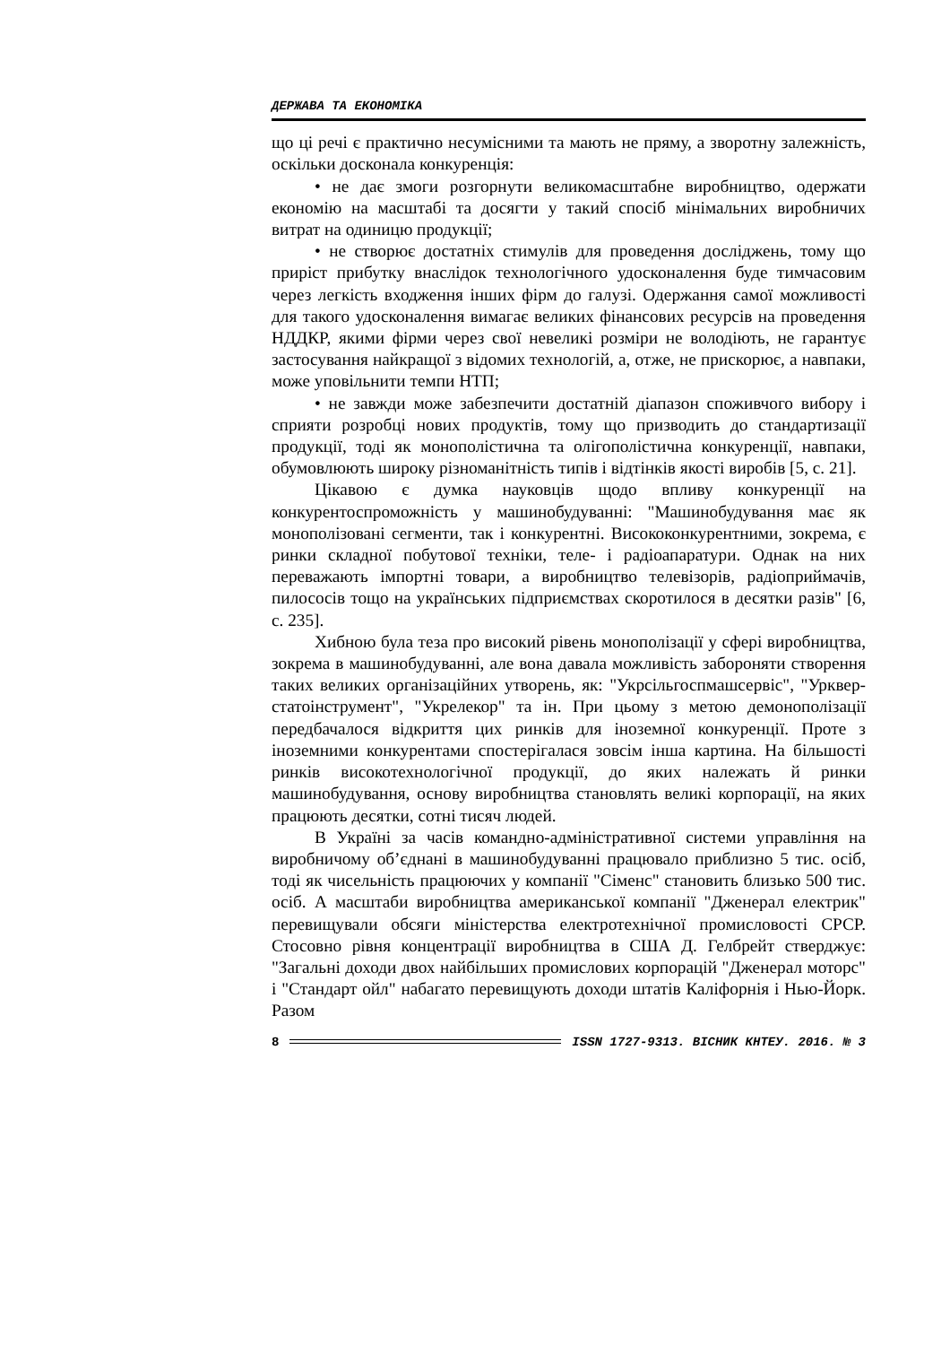ДЕРЖАВА ТА ЕКОНОМІКА
що ці речі є практично несумісними та мають не пряму, а зворотну залежність, оскільки досконала конкуренція:
• не дає змоги розгорнути великомасштабне виробництво, одержати економію на масштабі та досягти у такий спосіб мінімальних виробничих витрат на одиницю продукції;
• не створює достатніх стимулів для проведення досліджень, тому що приріст прибутку внаслідок технологічного удосконалення буде тимчасовим через легкість входження інших фірм до галузі. Одержання самої можливості для такого удосконалення вимагає великих фінансових ресурсів на проведення НДДКР, якими фірми через свої невеликі розміри не володіють, не гарантує застосування найкращої з відомих технологій, а, отже, не прискорює, а навпаки, може уповільнити темпи НТП;
• не завжди може забезпечити достатній діапазон споживчого вибору і сприяти розробці нових продуктів, тому що призводить до стандартизації продукції, тоді як монополістична та олігополістична конкуренції, навпаки, обумовлюють широку різноманітність типів і відтінків якості виробів [5, с. 21].
Цікавою є думка науковців щодо впливу конкуренції на конкурентоспроможність у машинобудуванні: "Машинобудування має як монополізовані сегменти, так і конкурентні. Висококонкурентними, зокрема, є ринки складної побутової техніки, теле- і радіоапаратури. Однак на них переважають імпортні товари, а виробництво телевізорів, радіоприймачів, пилососів тощо на українських підприємствах скоротилося в десятки разів" [6, с. 235].
Хибною була теза про високий рівень монополізації у сфері виробництва, зокрема в машинобудуванні, але вона давала можливість забороняти створення таких великих організаційних утворень, як: "Укрсільгоспмашсервіс", "Урквер­статоінструмент", "Укрелекор" та ін. При цьому з метою демонополізації передбачалося відкриття цих ринків для іноземної конкуренції. Проте з іноземними конкурентами спостерігалася зовсім інша картина. На більшості ринків високотехнологічної продукції, до яких належать й ринки машинобудування, основу виробництва становлять великі корпорації, на яких працюють десятки, сотні тисяч людей.
В Україні за часів командно-адміністративної системи управління на виробничому об’єднані в машинобудуванні працювало приблизно 5 тис. осіб, тоді як чисельність працюючих у компанії "Сіменс" становить близько 500 тис. осіб. А масштаби виробництва американської компанії "Дженерал електрик" перевищували обсяги міністерства електротехнічної промисловості СРСР. Стосовно рівня концентрації виробництва в США Д. Гелбрейт стверджує: "Загальні доходи двох найбільших промислових корпорацій "Дженерал моторс" і "Стандарт ойл" набагато перевищують доходи штатів Каліфорнія і Нью-Йорк. Разом
8 ISSN 1727-9313. ВІСНИК КНТЕУ. 2016. № 3